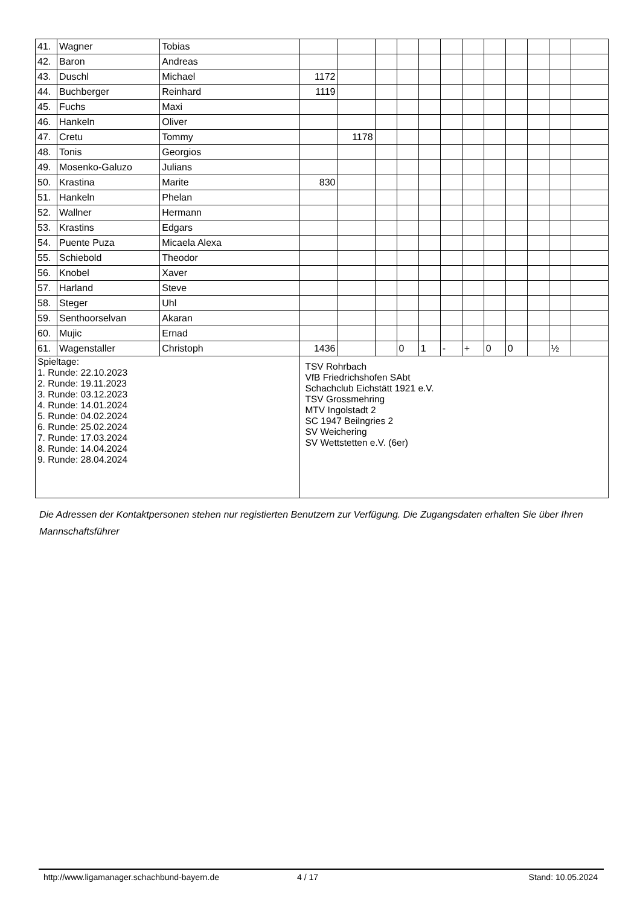| 41. | Wagner | Tobias | | | | | | | | | | | | |
| 42. | Baron | Andreas | | | | | | | | | | | | |
| 43. | Duschl | Michael | 1172 | | | | | | | | | | | |
| 44. | Buchberger | Reinhard | 1119 | | | | | | | | | | | |
| 45. | Fuchs | Maxi | | | | | | | | | | | | |
| 46. | Hankeln | Oliver | | | | | | | | | | | | |
| 47. | Cretu | Tommy | | 1178 | | | | | | | | | | |
| 48. | Tonis | Georgios | | | | | | | | | | | | |
| 49. | Mosenko-Galuzo | Julians | | | | | | | | | | | | |
| 50. | Krastina | Marite | 830 | | | | | | | | | | | |
| 51. | Hankeln | Phelan | | | | | | | | | | | | |
| 52. | Wallner | Hermann | | | | | | | | | | | | |
| 53. | Krastins | Edgars | | | | | | | | | | | | |
| 54. | Puente Puza | Micaela Alexa | | | | | | | | | | | | |
| 55. | Schiebold | Theodor | | | | | | | | | | | | |
| 56. | Knobel | Xaver | | | | | | | | | | | | |
| 57. | Harland | Steve | | | | | | | | | | | | |
| 58. | Steger | Uhl | | | | | | | | | | | | |
| 59. | Senthoorselvan | Akaran | | | | | | | | | | | | |
| 60. | Mujic | Ernad | | | | | | | | | | | | |
| 61. | Wagenstaller | Christoph | 1436 | | | 0 | 1 | - | + | 0 | 0 | | ½ | |
| Spieltage: 1. Runde: 22.10.2023 2. Runde: 19.11.2023 3. Runde: 03.12.2023 4. Runde: 14.01.2024 5. Runde: 04.02.2024 6. Runde: 25.02.2024 7. Runde: 17.03.2024 8. Runde: 14.04.2024 9. Runde: 28.04.2024 | | | TSV Rohrbach VfB Friedrichshofen SAbt Schachclub Eichstätt 1921 e.V. TSV Grossmehring MTV Ingolstadt 2 SC 1947 Beilngries 2 SV Weichering SV Wettstetten e.V. (6er) | | | | | | | | | | | |
Die Adressen der Kontaktpersonen stehen nur registierten Benutzern zur Verfügung. Die Zugangsdaten erhalten Sie über Ihren Mannschaftsführer
http://www.ligamanager.schachbund-bayern.de 4 / 17 Stand: 10.05.2024